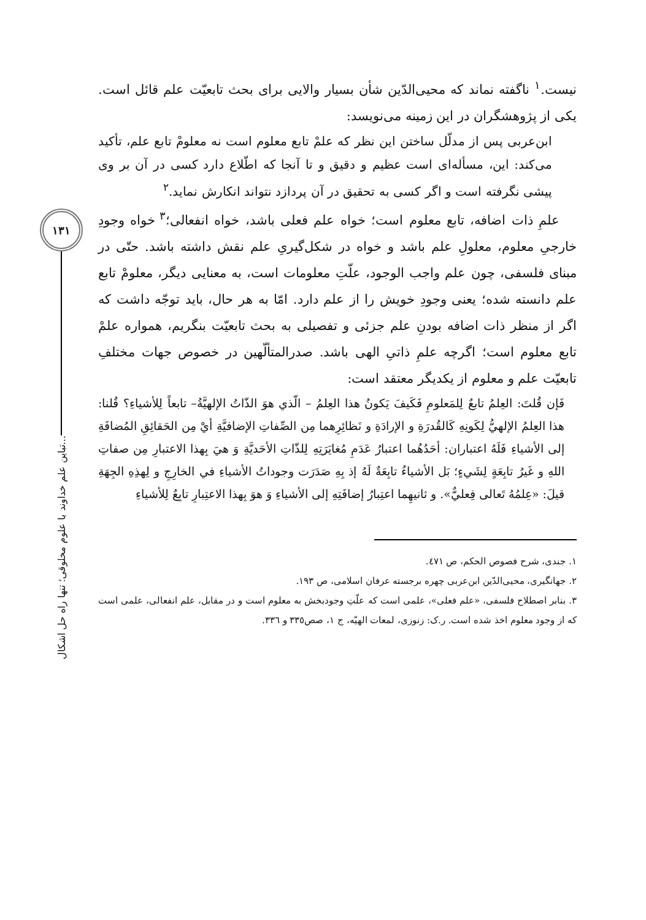١٣١
تباین علم خداوند با علوم مخلوقی؛ تنها راه حل اشکال...
نیست.<sup>١</sup> ناگفته نماند که محیی‌الدّین شأن بسیار والایی برای بحث تابعیّت علم قائل است. یکی از پژوهشگران در این زمینه می‌نویسد:
ابن‌عربی پس از مدلّل ساختن این نظر که علمْ تابع معلوم است نه معلومْ تابع علم، تأکید می‌کند: این، مسأله‌ای است عظیم و دقیق و تا آنجا که اطّلاع دارد کسی در آن بر وی پیشی نگرفته است و اگر کسی به تحقیق در آن پردازد نتواند انکارش نماید.<sup>٢</sup>
علمِ ذات اضافه، تابع معلوم است؛ خواه علم فعلی باشد، خواه انفعالی؛<sup>٣</sup> خواه وجودِ خارجیِ معلوم، معلولِ علم باشد و خواه در شکل‌گیریِ علم نقش داشته باشد. حتّی در مبنای فلسفی، چون علم واجب الوجود، علّتِ معلومات است، به معنایی دیگر، معلومْ تابع علم دانسته شده؛ یعنی وجودِ خویش را از علم دارد. امّا به هر حال، باید توجّه داشت که اگر از منظر ذات اضافه بودنِ علم جزئی و تفصیلی به بحث تابعیّت بنگریم، همواره علمْ تابع معلوم است؛ اگرچه علمِ ذاتیِ الهی باشد. صدرالمتألّهین در خصوص جهات مختلفِ تابعیّت علم و معلوم از یکدیگر معتقد است:
فَإن قُلتَ: العِلمُ تابعٌ لِلمَعلومِ فَکَیفَ یَکونُ هذا العِلمُ – الّذي هوَ الذّاتُ الإلهیَّةُ– تابعاً لِلأشیاءِ؟ قُلنا: هذا العِلمُ الإلهيُّ لِکَونِهِ کَالقُدرَةِ و الإرادَةِ و نَظائِرِهما مِن الصِّفاتِ الإضافیَّةِ أيْ مِن الحَقائِقِ المُضافَةِ إلی الأشیاءِ فَلَهُ اعتباران: أحَدُهُما اعتبارُ عَدَمِ مُغایَرَتِهِ لِلذّاتِ الأحَدیَّةِ وَ هيَ بِهذا الاعتبارِ مِن صفاتِ اللهِ و غَیرُ تابِعَةٍ لِشَيءٍ؛ بَل الأشیاءُ تابِعَةٌ لَهُ إذ بِهِ صَدَرَت وجوداتُ الأشیاءِ في الخارِجِ و لِهذِهِ الجِهَةِ قیلَ: «عِلمُهُ تَعالی فِعليٌّ». و ثانیهِما اعتِبارُ إضافَتِهِ إلی الأشیاءِ وَ هوَ بِهذا الاعتِبارِ تابِعٌ لِلأشیاءِ
١. جندی، شرح فصوص الحکم، ص ٤٧١.
٢. جهانگیری، محیی‌الدّین ابن‌عربی چهره برجسته عرفان اسلامی، ص ١٩٣.
٣. بنابر اصطلاح فلسفی، «علم فعلی»، علمی است که علّتِ وجودبخش به معلوم است و در مقابل، علم انفعالی، علمی است که از وجود معلوم اخذ شده است. ر.ک: زنوزی، لمعات الهیّه، ج ١، صص٣٣٥ و ٣٣٦.